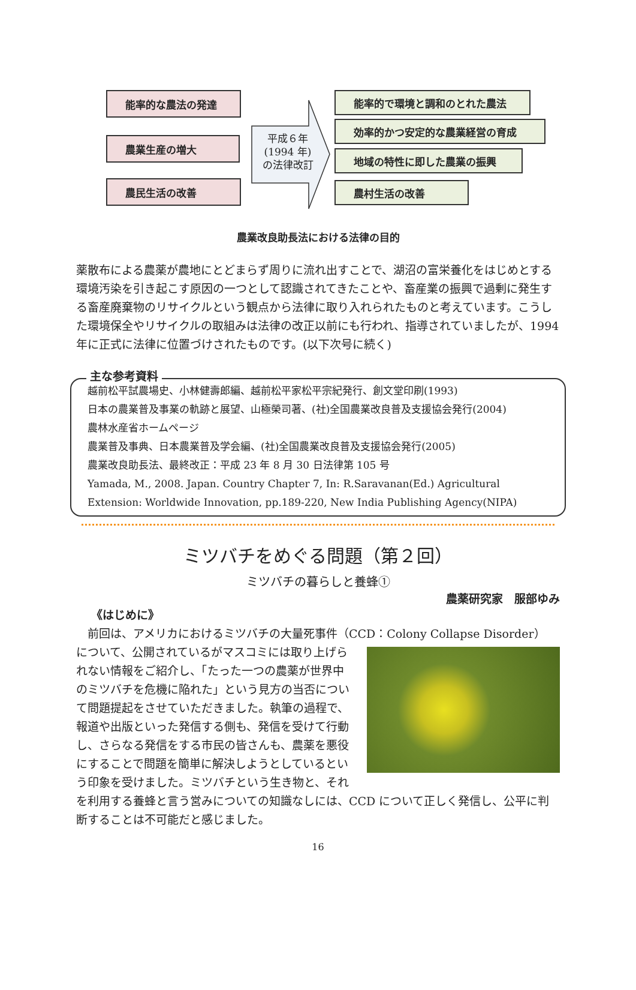能率的な農法の発達
農業生産の増大
農民生活の改善
平成６年
(1994 年)
の法律改訂
能率的で環境と調和のとれた農法
効率的かつ安定的な農業経営の育成
地域の特性に即した農業の振興
農村生活の改善
農業改良助長法における法律の目的
薬散布による農薬が農地にとどまらず周りに流れ出すことで、湖沼の富栄養化をはじめとする環境汚染を引き起こす原因の一つとして認識されてきたことや、畜産業の振興で過剰に発生する畜産廃棄物のリサイクルという観点から法律に取り入れられたものと考えています。こうした環境保全やリサイクルの取組みは法律の改正以前にも行われ、指導されていましたが、1994 年に正式に法律に位置づけされたものです。(以下次号に続く)
主な参考資料
越前松平試農場史、小林健壽郎編、越前松平家松平宗紀発行、創文堂印刷(1993)
日本の農業普及事業の軌跡と展望、山極榮司著、(社)全国農業改良普及支援協会発行(2004)
農林水産省ホームページ
農業普及事典、日本農業普及学会編、(社)全国農業改良普及支援協会発行(2005)
農業改良助長法、最終改正：平成 23 年 8 月 30 日法律第 105 号
Yamada, M., 2008. Japan. Country Chapter 7, In: R.Saravanan(Ed.) Agricultural Extension: Worldwide Innovation, pp.189-220, New India Publishing Agency(NIPA)
ミツバチをめぐる問題（第２回）
ミツバチの暮らしと養蜂①
農薬研究家　服部ゆみ
《はじめに》
前回は、アメリカにおけるミツバチの大量死事件（CCD：Colony Collapse Disorder）
について、公開されているがマスコミには取り上げられない情報をご紹介し、「たった一つの農薬が世界中のミツバチを危機に陥れた」という見方の当否について問題提起をさせていただきました。執筆の過程で、報道や出版といった発信する側も、発信を受けて行動し、さらなる発信をする市民の皆さんも、農薬を悪役にすることで問題を簡単に解決しようとしているという印象を受けました。ミツバチという生き物と、それを利用する養蜂と言う営みについての知識なしには、CCD について正しく発信し、公平に判断することは不可能だと感じました。
16